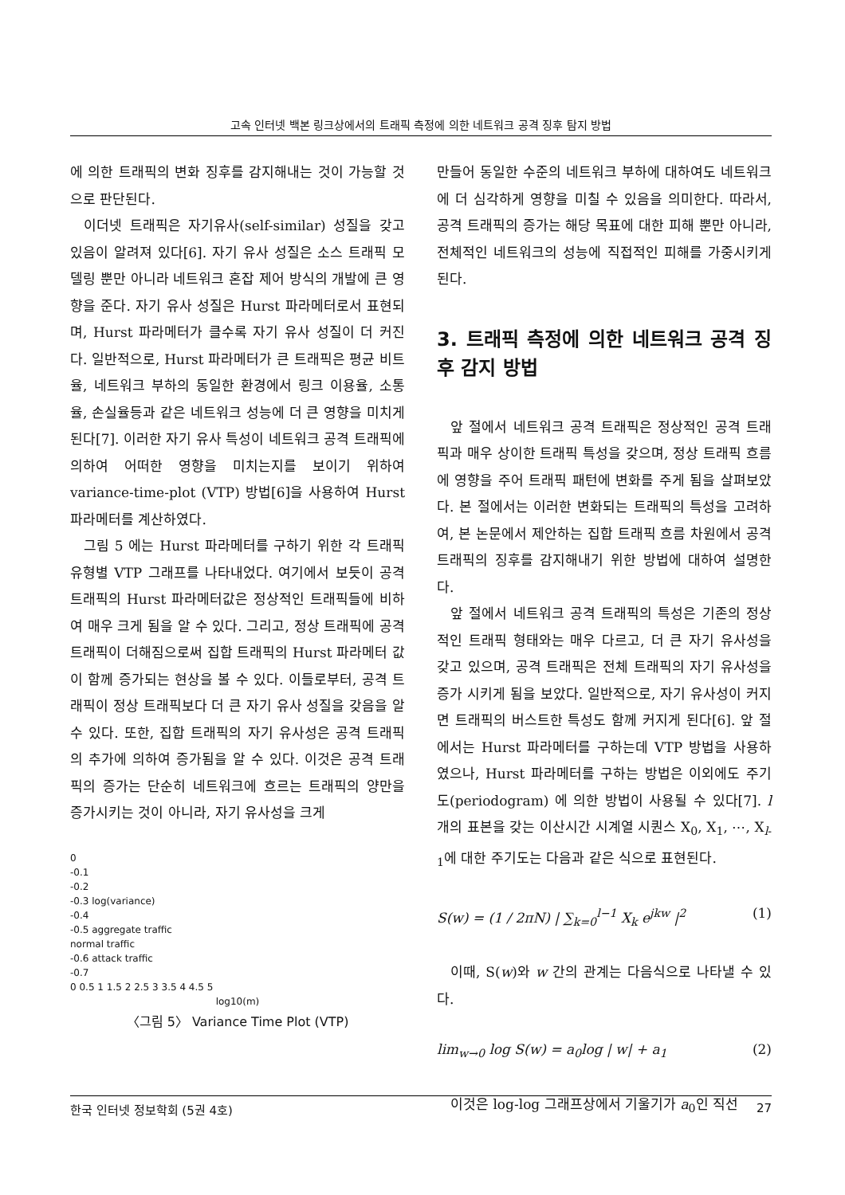고속 인터넷 백본 링크상에서의 트래픽 측정에 의한 네트워크 공격 징후 탐지 방법
에 의한 트래픽의 변화 징후를 감지해내는 것이 가능할 것으로 판단된다.
이더넷 트래픽은 자기유사(self-similar) 성질을 갖고 있음이 알려져 있다[6]. 자기 유사 성질은 소스 트래픽 모델링 뿐만 아니라 네트워크 혼잡 제어 방식의 개발에 큰 영향을 준다. 자기 유사 성질은 Hurst 파라메터로서 표현되며, Hurst 파라메터가 클수록 자기 유사 성질이 더 커진다. 일반적으로, Hurst 파라메터가 큰 트래픽은 평균 비트율, 네트워크 부하의 동일한 환경에서 링크 이용율, 소통율, 손실율등과 같은 네트워크 성능에 더 큰 영향을 미치게 된다[7]. 이러한 자기 유사 특성이 네트워크 공격 트래픽에 의하여 어떠한 영향을 미치는지를 보이기 위하여 variance-time-plot (VTP) 방법[6]을 사용하여 Hurst 파라메터를 계산하였다.
그림 5 에는 Hurst 파라메터를 구하기 위한 각 트래픽 유형별 VTP 그래프를 나타내었다. 여기에서 보듯이 공격 트래픽의 Hurst 파라메터값은 정상적인 트래픽들에 비하여 매우 크게 됨을 알 수 있다. 그리고, 정상 트래픽에 공격 트래픽이 더해짐으로써 집합 트래픽의 Hurst 파라메터 값이 함께 증가되는 현상을 볼 수 있다. 이들로부터, 공격 트래픽이 정상 트래픽보다 더 큰 자기 유사 성질을 갖음을 알 수 있다. 또한, 집합 트래픽의 자기 유사성은 공격 트래픽의 추가에 의하여 증가됨을 알 수 있다. 이것은 공격 트래픽의 증가는 단순히 네트워크에 흐르는 트래픽의 양만을 증가시키는 것이 아니라, 자기 유사성을 크게
0
-0.1
-0.2
-0.3 log(variance)
-0.4
-0.5 aggregate traffic
normal traffic
-0.6 attack traffic
-0.7
0 0.5 1 1.5 2 2.5 3 3.5 4 4.5 5
log10(m)
〈그림 5〉 Variance Time Plot (VTP)
만들어 동일한 수준의 네트워크 부하에 대하여도 네트워크에 더 심각하게 영향을 미칠 수 있음을 의미한다. 따라서, 공격 트래픽의 증가는 해당 목표에 대한 피해 뿐만 아니라, 전체적인 네트워크의 성능에 직접적인 피해를 가중시키게 된다.
3. 트래픽 측정에 의한 네트워크 공격 징후 감지 방법
앞 절에서 네트워크 공격 트래픽은 정상적인 공격 트래픽과 매우 상이한 트래픽 특성을 갖으며, 정상 트래픽 흐름에 영향을 주어 트래픽 패턴에 변화를 주게 됨을 살펴보았다. 본 절에서는 이러한 변화되는 트래픽의 특성을 고려하여, 본 논문에서 제안하는 집합 트래픽 흐름 차원에서 공격 트래픽의 징후를 감지해내기 위한 방법에 대하여 설명한다.
앞 절에서 네트워크 공격 트래픽의 특성은 기존의 정상적인 트래픽 형태와는 매우 다르고, 더 큰 자기 유사성을 갖고 있으며, 공격 트래픽은 전체 트래픽의 자기 유사성을 증가 시키게 됨을 보았다. 일반적으로, 자기 유사성이 커지면 트래픽의 버스트한 특성도 함께 커지게 된다[6]. 앞 절에서는 Hurst 파라메터를 구하는데 VTP 방법을 사용하였으나, Hurst 파라메터를 구하는 방법은 이외에도 주기도(periodogram) 에 의한 방법이 사용될 수 있다[7]. l개의 표본을 갖는 이산시간 시계열 시퀀스 X<sub>0</sub>, X<sub>1</sub>, ⋯, X<sub>l-1</sub>에 대한 주기도는 다음과 같은 식으로 표현된다.
S(w) = (1 / 2πN) | ∑<sub>k=0</sub><sup>l−1</sup> X<sub>k</sub> e<sup>jkw</sup> |<sup>2</sup> (1)
이때, S(w)와 w 간의 관계는 다음식으로 나타낼 수 있다.
lim<sub>w→0</sub> log S(w) = a<sub>0</sub>log | w| + a<sub>1</sub> (2)
이것은 log-log 그래프상에서 기울기가 a<sub>0</sub>인 직선
한국 인터넷 정보학회 (5권 4호) 27